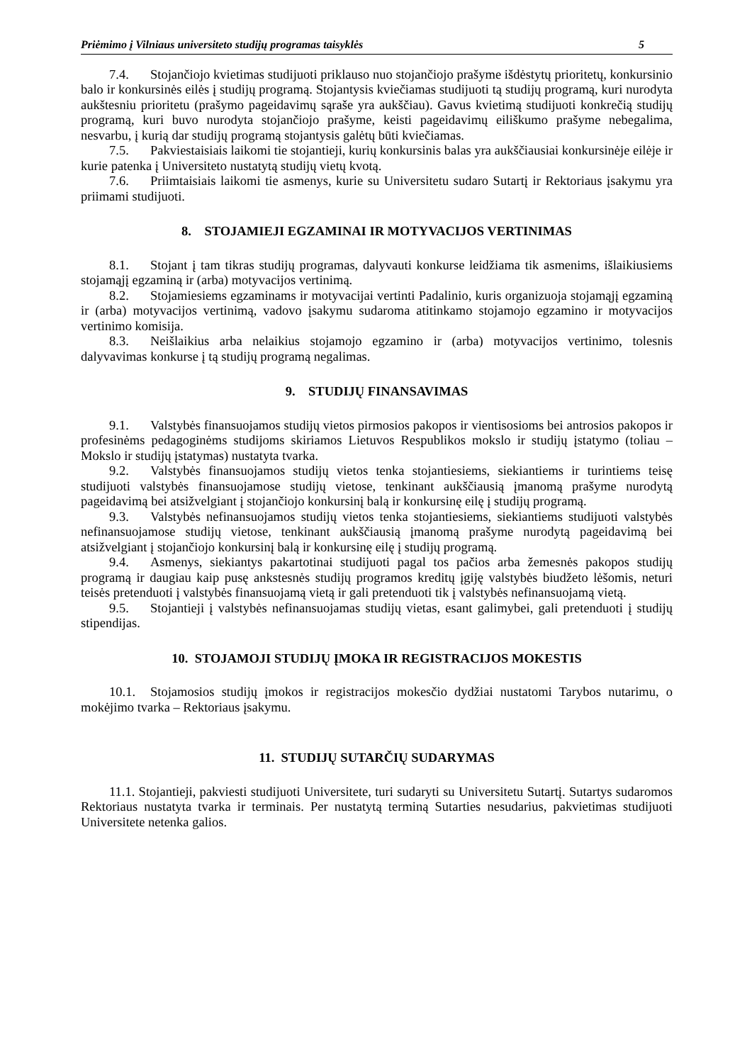Priėmimo į Vilniaus universiteto studijų programas taisyklės 5
7.4. Stojančiojo kvietimas studijuoti priklauso nuo stojančiojo prašyme išdėstytų prioritetų, konkursinio balo ir konkursinės eilės į studijų programą. Stojantysis kviečiamas studijuoti tą studijų programą, kuri nurodyta aukštesniu prioritetu (prašymo pageidavimų sąraše yra aukščiau). Gavus kvietimą studijuoti konkrečią studijų programą, kuri buvo nurodyta stojančiojo prašyme, keisti pageidavimų eiliškumo prašyme nebegalima, nesvarbu, į kurią dar studijų programą stojantysis galėtų būti kviečiamas.
7.5. Pakviestaisiais laikomi tie stojantieji, kurių konkursinis balas yra aukščiausiai konkursinėje eilėje ir kurie patenka į Universiteto nustatytą studijų vietų kvotą.
7.6. Priimtaisiais laikomi tie asmenys, kurie su Universitetu sudaro Sutartį ir Rektoriaus įsakymu yra priimami studijuoti.
8. STOJAMIEJI EGZAMINAI IR MOTYVACIJOS VERTINIMAS
8.1. Stojant į tam tikras studijų programas, dalyvauti konkurse leidžiama tik asmenims, išlaikiusiems stojamąjį egzaminą ir (arba) motyvacijos vertinimą.
8.2. Stojamiesiems egzaminams ir motyvacijai vertinti Padalinio, kuris organizuoja stojamąjį egzaminą ir (arba) motyvacijos vertinimą, vadovo įsakymu sudaroma atitinkamo stojamojo egzamino ir motyvacijos vertinimo komisija.
8.3. Neišlaikius arba nelaikius stojamojo egzamino ir (arba) motyvacijos vertinimo, tolesnis dalyvavimas konkurse į tą studijų programą negalimas.
9. STUDIJŲ FINANSAVIMAS
9.1. Valstybės finansuojamos studijų vietos pirmosios pakopos ir vientisosioms bei antrosios pakopos ir profesinėms pedagoginėms studijoms skiriamos Lietuvos Respublikos mokslo ir studijų įstatymo (toliau – Mokslo ir studijų įstatymas) nustatyta tvarka.
9.2. Valstybės finansuojamos studijų vietos tenka stojantiesiems, siekiantiems ir turintiems teisę studijuoti valstybės finansuojamose studijų vietose, tenkinant aukščiausią įmanomą prašyme nurodytą pageidavimą bei atsižvelgiant į stojančiojo konkursinį balą ir konkursinę eilę į studijų programą.
9.3. Valstybės nefinansuojamos studijų vietos tenka stojantiesiems, siekiantiems studijuoti valstybės nefinansuojamose studijų vietose, tenkinant aukščiausią įmanomą prašyme nurodytą pageidavimą bei atsižvelgiant į stojančiojo konkursinį balą ir konkursinę eilę į studijų programą.
9.4. Asmenys, siekiantys pakartotinai studijuoti pagal tos pačios arba žemesnės pakopos studijų programą ir daugiau kaip pusę ankstesnės studijų programos kreditų įgiję valstybės biudžeto lėšomis, neturi teisės pretenduoti į valstybės finansuojamą vietą ir gali pretenduoti tik į valstybės nefinansuojamą vietą.
9.5. Stojantieji į valstybės nefinansuojamas studijų vietas, esant galimybei, gali pretenduoti į studijų stipendijas.
10. STOJAMOJI STUDIJŲ ĮMOKA IR REGISTRACIJOS MOKESTIS
10.1. Stojamosios studijų įmokos ir registracijos mokesčio dydžiai nustatomi Tarybos nutarimu, o mokėjimo tvarka – Rektoriaus įsakymu.
11. STUDIJŲ SUTARČIŲ SUDARYMAS
11.1. Stojantieji, pakviesti studijuoti Universitete, turi sudaryti su Universitetu Sutartį. Sutartys sudaromos Rektoriaus nustatyta tvarka ir terminais. Per nustatytą terminą Sutarties nesudarius, pakvietimas studijuoti Universitete netenka galios.